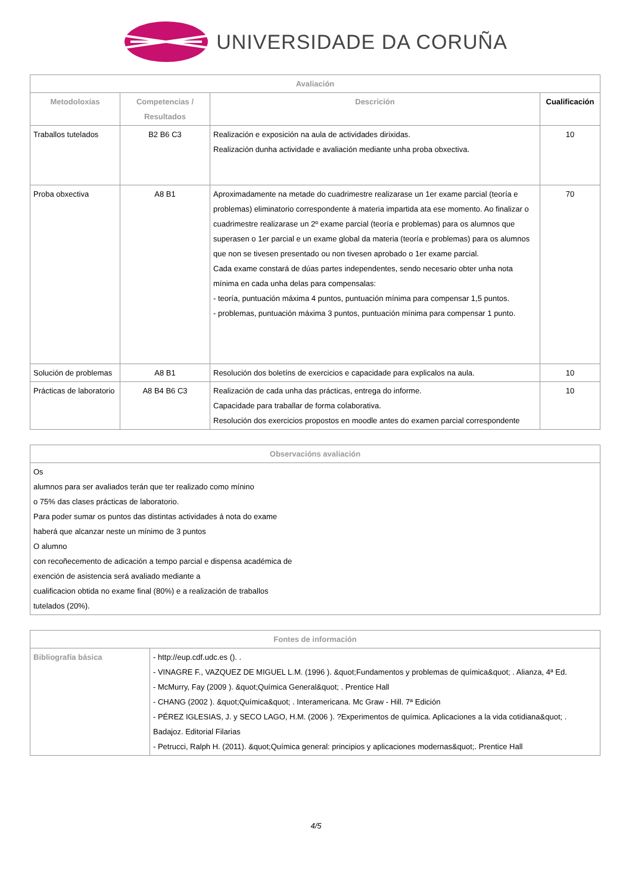UNIVERSIDADE DA CORUÑA
| Avaliación | | | |
| --- | --- | --- | --- |
| Metodoloxías | Competencias / Resultados | Descrición | Cualificación |
| Traballos tutelados | B2 B6 C3 | Realización e exposición na aula de actividades dirixidas. Realización dunha actividade e avaliación mediante unha proba obxectiva. | 10 |
| Proba obxectiva | A8 B1 | Aproximadamente na metade do cuadrimestre realizarase un 1er exame parcial (teoría e problemas) eliminatorio correspondente á materia impartida ata ese momento. Ao finalizar o cuadrimestre realizarase un 2º exame parcial (teoría e problemas) para os alumnos que superasen o 1er parcial e un exame global da materia (teoría e problemas) para os alumnos que non se tivesen presentado ou non tivesen aprobado o 1er exame parcial. Cada exame constará de dúas partes independentes, sendo necesario obter unha nota mínima en cada unha delas para compensalas: - teoría, puntuación máxima 4 puntos, puntuación mínima para compensar 1,5 puntos. - problemas, puntuación máxima 3 puntos, puntuación mínima para compensar 1 punto. | 70 |
| Solución de problemas | A8 B1 | Resolución dos boletíns de exercicios e capacidade para explicalos na aula. | 10 |
| Prácticas de laboratorio | A8 B4 B6 C3 | Realización de cada unha das prácticas, entrega do informe. Capacidade para traballar de forma colaborativa. Resolución dos exercicios propostos en moodle antes do examen parcial correspondente | 10 |
| Observacións avaliación |
| --- |
| Os alumnos para ser avaliados terán que ter realizado como mínino o 75% das clases prácticas de laboratorio. Para poder sumar os puntos das distintas actividades á nota do exame haberá que alcanzar neste un mínimo de 3 puntos O alumno con recoñecemento de adicación a tempo parcial e dispensa académica de exención de asistencia será avaliado mediante a cualificacion obtida no exame final (80%) e a realización de traballos tutelados (20%). |
| Fontes de información | |
| --- | --- |
| Bibliografía básica | - http://eup.cdf.udc.es (). . - VINAGRE F., VAZQUEZ DE MIGUEL L.M. (1996 ). &quot;Fundamentos y problemas de química&quot; . Alianza, 4ª Ed. - McMurry, Fay (2009 ). &quot;Química General&quot; . Prentice Hall - CHANG (2002 ). &quot;Química&quot; . Interamericana. Mc Graw - Hill. 7ª Edición - PÉREZ IGLESIAS, J. y SECO LAGO, H.M. (2006 ). ?Experimentos de química. Aplicaciones a la vida cotidiana&quot; . Badajoz. Editorial Filarias - Petrucci, Ralph H. (2011). &quot;Química general: principios y aplicaciones modernas&quot;. Prentice Hall |
4/5